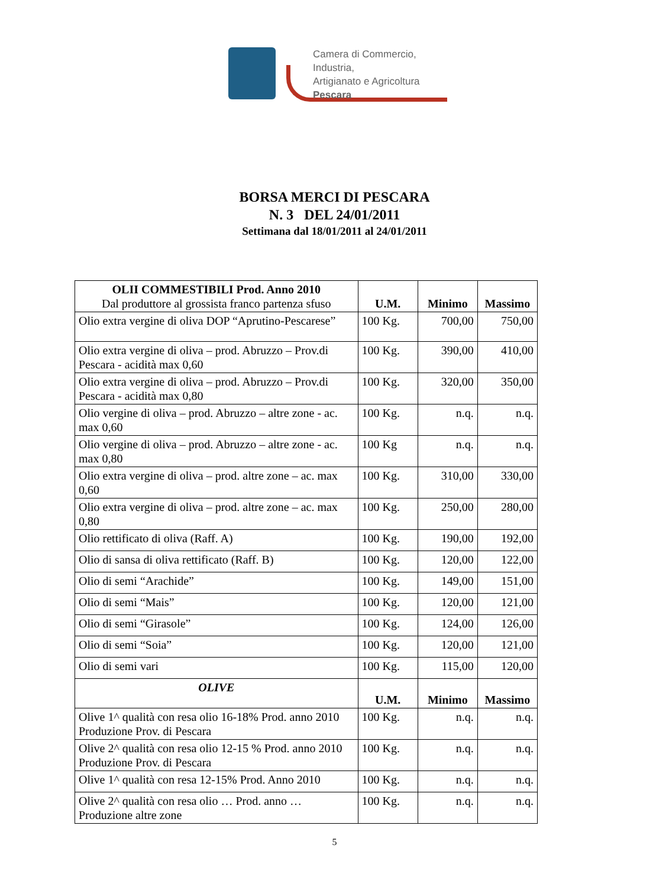Camera di Commercio, Industria,
Artigianato e Agricoltura
Pescara
BORSA MERCI DI PESCARA
N. 3 DEL 24/01/2011
Settimana dal 18/01/2011 al 24/01/2011
| OLII COMMESTIBILI Prod. Anno 2010 Dal produttore al grossista franco partenza sfuso | U.M. | Minimo | Massimo |
| --- | --- | --- | --- |
| Olio extra vergine di oliva DOP “Aprutino-Pescarese” | 100 Kg. | 700,00 | 750,00 |
| Olio extra vergine di oliva – prod. Abruzzo – Prov.di Pescara - acidità max 0,60 | 100 Kg. | 390,00 | 410,00 |
| Olio extra vergine di oliva – prod. Abruzzo – Prov.di Pescara - acidità max 0,80 | 100 Kg. | 320,00 | 350,00 |
| Olio vergine di oliva – prod. Abruzzo – altre zone - ac. max 0,60 | 100 Kg. | n.q. | n.q. |
| Olio vergine di oliva – prod. Abruzzo – altre zone - ac. max 0,80 | 100 Kg | n.q. | n.q. |
| Olio extra vergine di oliva – prod. altre zone – ac. max 0,60 | 100 Kg. | 310,00 | 330,00 |
| Olio extra vergine di oliva – prod. altre zone – ac. max 0,80 | 100 Kg. | 250,00 | 280,00 |
| Olio rettificato di oliva (Raff. A) | 100 Kg. | 190,00 | 192,00 |
| Olio di sansa di oliva rettificato (Raff. B) | 100 Kg. | 120,00 | 122,00 |
| Olio di semi “Arachide” | 100 Kg. | 149,00 | 151,00 |
| Olio di semi “Mais” | 100 Kg. | 120,00 | 121,00 |
| Olio di semi “Girasole” | 100 Kg. | 124,00 | 126,00 |
| Olio di semi “Soia” | 100 Kg. | 120,00 | 121,00 |
| Olio di semi vari | 100 Kg. | 115,00 | 120,00 |
| OLIVE | U.M. | Minimo | Massimo |
| Olive 1^ qualità con resa olio 16-18% Prod. anno 2010 Produzione Prov. di Pescara | 100 Kg. | n.q. | n.q. |
| Olive 2^ qualità con resa olio 12-15 % Prod. anno 2010 Produzione Prov. di Pescara | 100 Kg. | n.q. | n.q. |
| Olive 1^ qualità con resa 12-15% Prod. Anno 2010 | 100 Kg. | n.q. | n.q. |
| Olive 2^ qualità con resa olio … Prod. anno … Produzione altre zone | 100 Kg. | n.q. | n.q. |
5